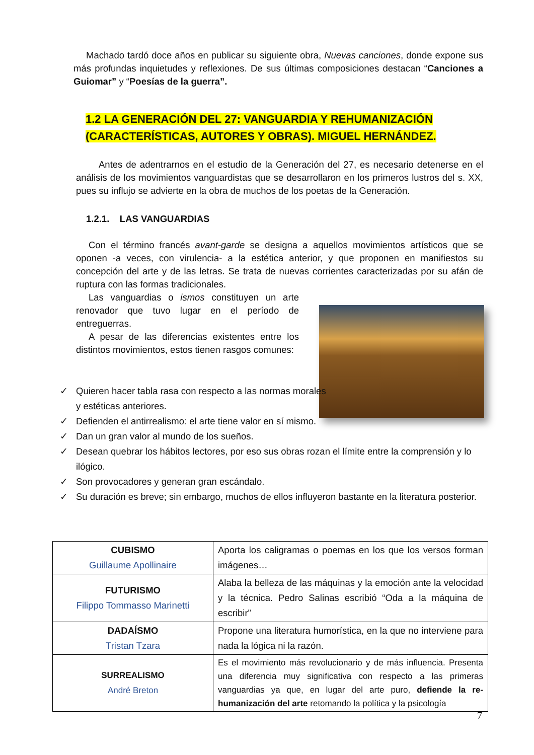Machado tardó doce años en publicar su siguiente obra, Nuevas canciones, donde expone sus más profundas inquietudes y reflexiones. De sus últimas composiciones destacan “Canciones a Guiomar” y “Poesías de la guerra”.
1.2 LA GENERACIÓN DEL 27: VANGUARDIA Y REHUMANIZACIÓN (CARACTERÍSTICAS, AUTORES Y OBRAS). MIGUEL HERNÁNDEZ.
Antes de adentrarnos en el estudio de la Generación del 27, es necesario detenerse en el análisis de los movimientos vanguardistas que se desarrollaron en los primeros lustros del s. XX, pues su influjo se advierte en la obra de muchos de los poetas de la Generación.
1.2.1. LAS VANGUARDIAS
Con el término francés avant-garde se designa a aquellos movimientos artísticos que se oponen -a veces, con virulencia- a la estética anterior, y que proponen en manifiestos su concepción del arte y de las letras. Se trata de nuevas corrientes caracterizadas por su afán de ruptura con las formas tradicionales.
Las vanguardias o ismos constituyen un arte renovador que tuvo lugar en el período de entreguerras.
A pesar de las diferencias existentes entre los distintos movimientos, estos tienen rasgos comunes:
✓ Quieren hacer tabla rasa con respecto a las normas morales y estéticas anteriores.
✓ Defienden el antirrealismo: el arte tiene valor en sí mismo.
✓ Dan un gran valor al mundo de los sueños.
✓ Desean quebrar los hábitos lectores, por eso sus obras rozan el límite entre la comprensión y lo ilógico.
✓ Son provocadores y generan gran escándalo.
✓ Su duración es breve; sin embargo, muchos de ellos influyeron bastante en la literatura posterior.
| CUBISMO Guillaume Apollinaire | Aporta los caligramas o poemas en los que los versos forman imágenes… |
| FUTURISMO Filippo Tommasso Marinetti | Alaba la belleza de las máquinas y la emoción ante la velocidad y la técnica. Pedro Salinas escribió “Oda a la máquina de escribir” |
| DADAÍSMO Tristan Tzara | Propone una literatura humorística, en la que no interviene para nada la lógica ni la razón. |
| SURREALISMO André Breton | Es el movimiento más revolucionario y de más influencia. Presenta una diferencia muy significativa con respecto a las primeras vanguardias ya que, en lugar del arte puro, defiende la re-humanización del arte retomando la política y la psicología |
7